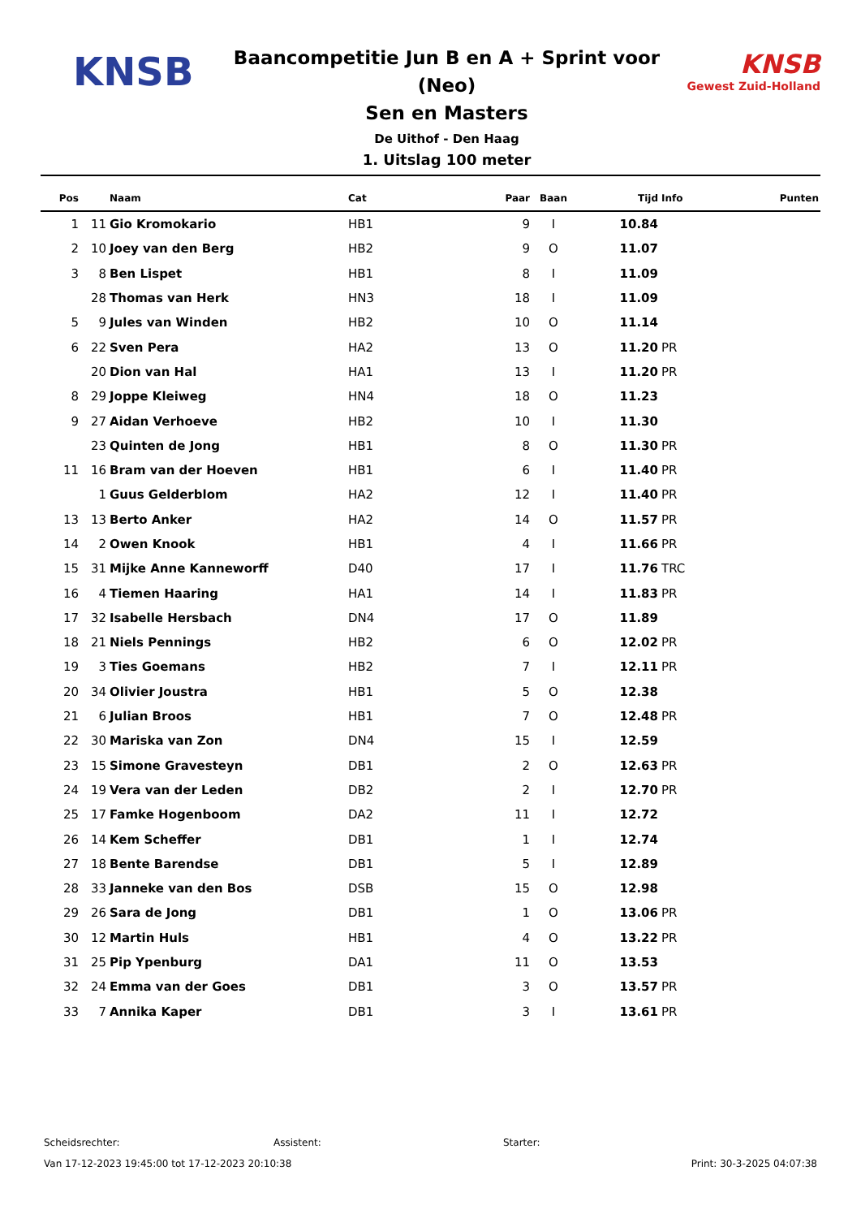KNSB
Baancompetitie Jun B en A + Sprint voor (Neo)
Sen en Masters
De Uithof - Den Haag
1. Uitslag 100 meter
KNSB
Gewest Zuid-Holland
| Pos | | Naam | Cat | Paar | Baan | Tijd | Info | Punten |
| --- | --- | --- | --- | --- | --- | --- | --- | --- |
| 1 | 11 | Gio Kromokario | HB1 | 9 | I | 10.84 | | |
| 2 | 10 | Joey van den Berg | HB2 | 9 | O | 11.07 | | |
| 3 | 8 | Ben Lispet | HB1 | 8 | I | 11.09 | | |
| | 28 | Thomas van Herk | HN3 | 18 | I | 11.09 | | |
| 5 | 9 | Jules van Winden | HB2 | 10 | O | 11.14 | | |
| 6 | 22 | Sven Pera | HA2 | 13 | O | 11.20 | PR | |
| | 20 | Dion van Hal | HA1 | 13 | I | 11.20 | PR | |
| 8 | 29 | Joppe Kleiweg | HN4 | 18 | O | 11.23 | | |
| 9 | 27 | Aidan Verhoeve | HB2 | 10 | I | 11.30 | | |
| | 23 | Quinten de Jong | HB1 | 8 | O | 11.30 | PR | |
| 11 | 16 | Bram van der Hoeven | HB1 | 6 | I | 11.40 | PR | |
| | 1 | Guus Gelderblom | HA2 | 12 | I | 11.40 | PR | |
| 13 | 13 | Berto Anker | HA2 | 14 | O | 11.57 | PR | |
| 14 | 2 | Owen Knook | HB1 | 4 | I | 11.66 | PR | |
| 15 | 31 | Mijke Anne Kanneworff | D40 | 17 | I | 11.76 | TRC | |
| 16 | 4 | Tiemen Haaring | HA1 | 14 | I | 11.83 | PR | |
| 17 | 32 | Isabelle Hersbach | DN4 | 17 | O | 11.89 | | |
| 18 | 21 | Niels Pennings | HB2 | 6 | O | 12.02 | PR | |
| 19 | 3 | Ties Goemans | HB2 | 7 | I | 12.11 | PR | |
| 20 | 34 | Olivier Joustra | HB1 | 5 | O | 12.38 | | |
| 21 | 6 | Julian Broos | HB1 | 7 | O | 12.48 | PR | |
| 22 | 30 | Mariska van Zon | DN4 | 15 | I | 12.59 | | |
| 23 | 15 | Simone Gravesteyn | DB1 | 2 | O | 12.63 | PR | |
| 24 | 19 | Vera van der Leden | DB2 | 2 | I | 12.70 | PR | |
| 25 | 17 | Famke Hogenboom | DA2 | 11 | I | 12.72 | | |
| 26 | 14 | Kem Scheffer | DB1 | 1 | I | 12.74 | | |
| 27 | 18 | Bente Barendse | DB1 | 5 | I | 12.89 | | |
| 28 | 33 | Janneke van den Bos | DSB | 15 | O | 12.98 | | |
| 29 | 26 | Sara de Jong | DB1 | 1 | O | 13.06 | PR | |
| 30 | 12 | Martin Huls | HB1 | 4 | O | 13.22 | PR | |
| 31 | 25 | Pip Ypenburg | DA1 | 11 | O | 13.53 | | |
| 32 | 24 | Emma van der Goes | DB1 | 3 | O | 13.57 | PR | |
| 33 | 7 | Annika Kaper | DB1 | 3 | I | 13.61 | PR | |
Scheidsrechter: Assistent: Starter:
Van 17-12-2023 19:45:00 tot 17-12-2023 20:10:38 Print: 30-3-2025 04:07:38